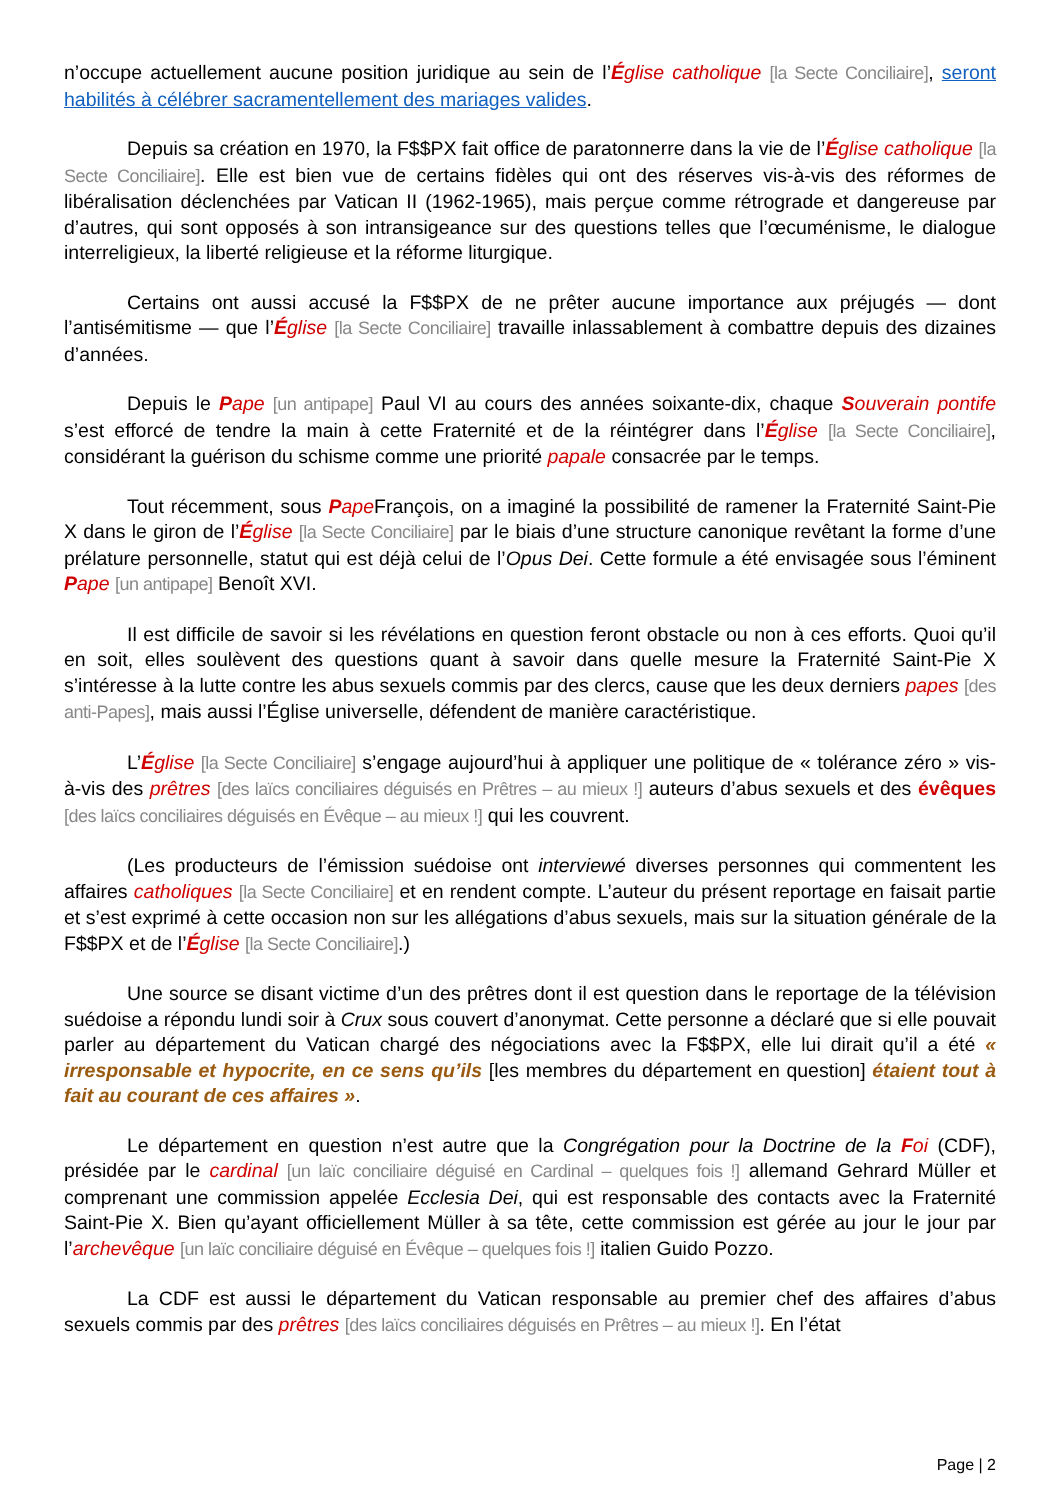n’occupe actuellement aucune position juridique au sein de l’Église catholique [la Secte Conciliaire], seront habilités à célébrer sacramentellement des mariages valides.
Depuis sa création en 1970, la F$$PX fait office de paratonnerre dans la vie de l’Église catholique [la Secte Conciliaire]. Elle est bien vue de certains fidèles qui ont des réserves vis-à-vis des réformes de libéralisation déclenchées par Vatican II (1962-1965), mais perçue comme rétrograde et dangereuse par d’autres, qui sont opposés à son intransigeance sur des questions telles que l’œcuménisme, le dialogue interreligieux, la liberté religieuse et la réforme liturgique.
Certains ont aussi accusé la F$$PX de ne prêter aucune importance aux préjugés — dont l’antisémitisme — que l’Église [la Secte Conciliaire] travaille inlassablement à combattre depuis des dizaines d’années.
Depuis le Pape [un antipape] Paul VI au cours des années soixante-dix, chaque Souverain pontife s’est efforcé de tendre la main à cette Fraternité et de la réintégrer dans l’Église [la Secte Conciliaire], considérant la guérison du schisme comme une priorité papale consacrée par le temps.
Tout récemment, sous Pape François, on a imaginé la possibilité de ramener la Fraternité Saint-Pie X dans le giron de l’Église [la Secte Conciliaire] par le biais d’une structure canonique revêtant la forme d’une prélature personnelle, statut qui est déjà celui de l’Opus Dei. Cette formule a été envisagée sous l’éminent Pape [un antipape] Benoît XVI.
Il est difficile de savoir si les révélations en question feront obstacle ou non à ces efforts. Quoi qu’il en soit, elles soulèvent des questions quant à savoir dans quelle mesure la Fraternité Saint-Pie X s’intéresse à la lutte contre les abus sexuels commis par des clercs, cause que les deux derniers papes [des anti-Papes], mais aussi l’Église universelle, défendent de manière caractéristique.
L’Église [la Secte Conciliaire] s’engage aujourd’hui à appliquer une politique de « tolérance zéro » vis-à-vis des prêtres [des laïcs conciliaires déguisés en Prêtres – au mieux !] auteurs d’abus sexuels et des évêques [des laïcs conciliaires déguisés en Évêque – au mieux !] qui les couvrent.
(Les producteurs de l’émission suédoise ont interviewé diverses personnes qui commentent les affaires catholiques [la Secte Conciliaire] et en rendent compte. L’auteur du présent reportage en faisait partie et s’est exprimé à cette occasion non sur les allégations d’abus sexuels, mais sur la situation générale de la F$$PX et de l’Église [la Secte Conciliaire].)
Une source se disant victime d’un des prêtres dont il est question dans le reportage de la télévision suédoise a répondu lundi soir à Crux sous couvert d’anonymat. Cette personne a déclaré que si elle pouvait parler au département du Vatican chargé des négociations avec la F$$PX, elle lui dirait qu’il a été « irresponsable et hypocrite, en ce sens qu’ils [les membres du département en question] étaient tout à fait au courant de ces affaires ».
Le département en question n’est autre que la Congrégation pour la Doctrine de la Foi (CDF), présidée par le cardinal [un laïc conciliaire déguisé en Cardinal – quelques fois !] allemand Gehrard Müller et comprenant une commission appelée Ecclesia Dei, qui est responsable des contacts avec la Fraternité Saint-Pie X. Bien qu’ayant officiellement Müller à sa tête, cette commission est gérée au jour le jour par l’archevêque [un laïc conciliaire déguisé en Évêque – quelques fois !] italien Guido Pozzo.
La CDF est aussi le département du Vatican responsable au premier chef des affaires d’abus sexuels commis par des prêtres [des laïcs conciliaires déguisés en Prêtres – au mieux !]. En l’état
Page | 2